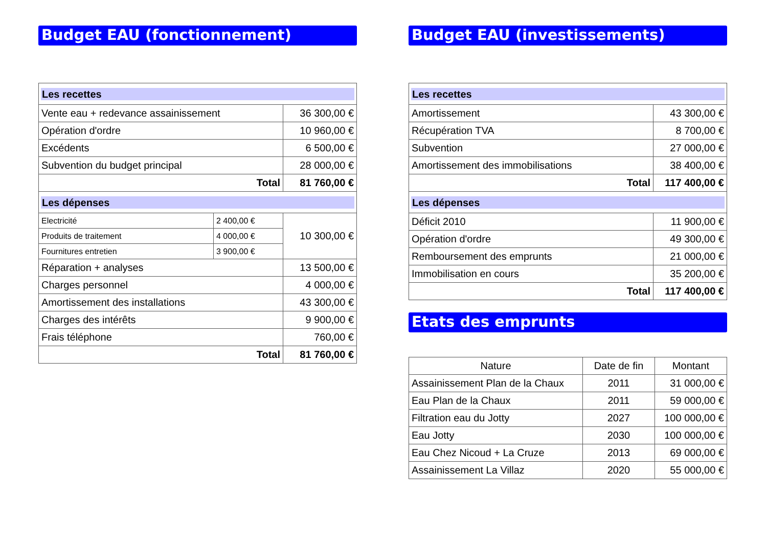Budget EAU (fonctionnement)
| Les recettes | | |
| Vente eau + redevance assainissement | | 36 300,00 € |
| Opération d'ordre | | 10 960,00 € |
| Excédents | | 6 500,00 € |
| Subvention du budget principal | | 28 000,00 € |
| Total | | 81 760,00 € |
| Les dépenses | | |
| Electricité | 2 400,00 € | 10 300,00 € |
| Produits de traitement | 4 000,00 € | |
| Fournitures entretien | 3 900,00 € | |
| Réparation + analyses | | 13 500,00 € |
| Charges personnel | | 4 000,00 € |
| Amortissement des installations | | 43 300,00 € |
| Charges des intérêts | | 9 900,00 € |
| Frais téléphone | | 760,00 € |
| Total | | 81 760,00 € |
Budget EAU (investissements)
| Les recettes | |
| Amortissement | 43 300,00 € |
| Récupération TVA | 8 700,00 € |
| Subvention | 27 000,00 € |
| Amortissement des immobilisations | 38 400,00 € |
| Total | 117 400,00 € |
| Les dépenses | |
| Déficit 2010 | 11 900,00 € |
| Opération d'ordre | 49 300,00 € |
| Remboursement des emprunts | 21 000,00 € |
| Immobilisation en cours | 35 200,00 € |
| Total | 117 400,00 € |
Etats des emprunts
| Nature | Date de fin | Montant |
| --- | --- | --- |
| Assainissement Plan de la Chaux | 2011 | 31 000,00 € |
| Eau Plan de la Chaux | 2011 | 59 000,00 € |
| Filtration eau du Jotty | 2027 | 100 000,00 € |
| Eau Jotty | 2030 | 100 000,00 € |
| Eau Chez Nicoud + La Cruze | 2013 | 69 000,00 € |
| Assainissement La Villaz | 2020 | 55 000,00 € |